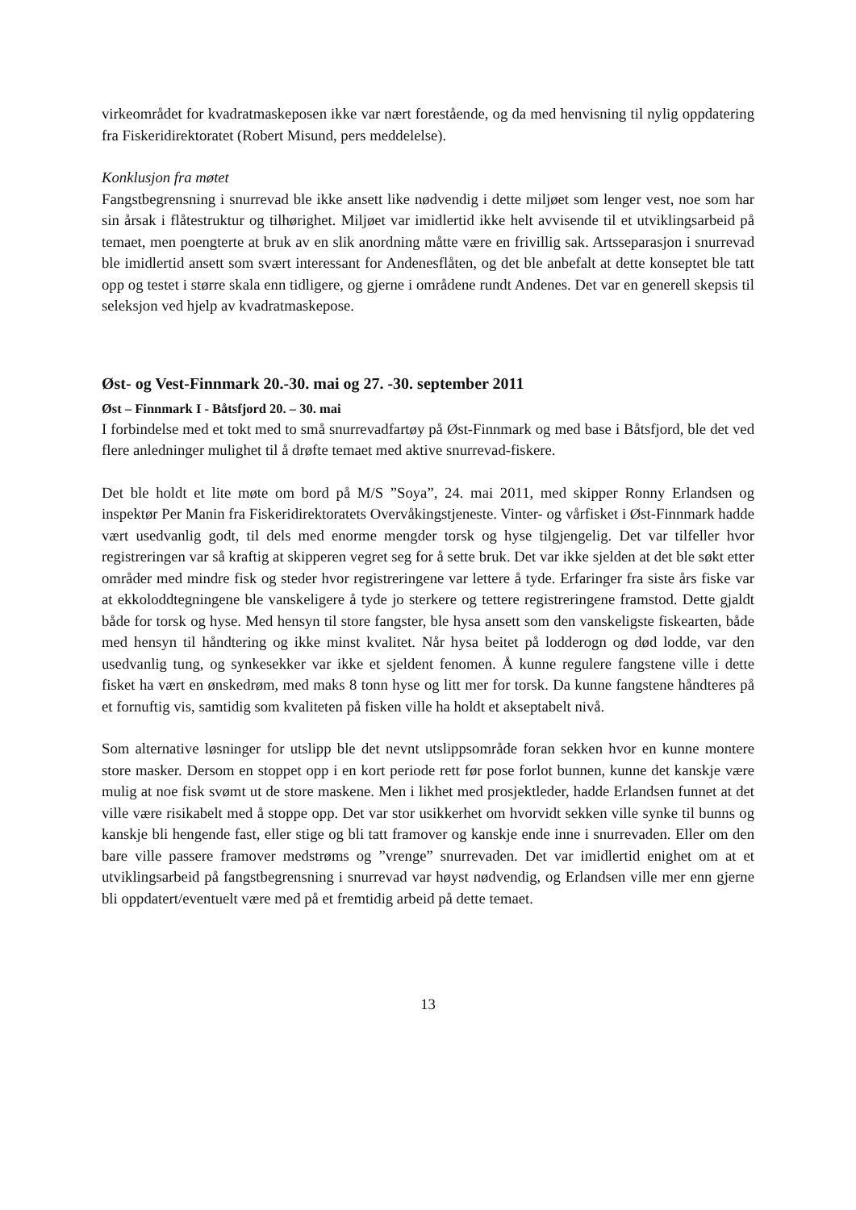virkeområdet for kvadratmaskeposen ikke var nært forestående, og da med henvisning til nylig oppdatering fra Fiskeridirektoratet (Robert Misund, pers meddelelse).
Konklusjon fra møtet
Fangstbegrensning i snurrevad ble ikke ansett like nødvendig i dette miljøet som lenger vest, noe som har sin årsak i flåtestruktur og tilhørighet. Miljøet var imidlertid ikke helt avvisende til et utviklingsarbeid på temaet, men poengterte at bruk av en slik anordning måtte være en frivillig sak. Artsseparasjon i snurrevad ble imidlertid ansett som svært interessant for Andenesflåten, og det ble anbefalt at dette konseptet ble tatt opp og testet i større skala enn tidligere, og gjerne i områdene rundt Andenes. Det var en generell skepsis til seleksjon ved hjelp av kvadratmaskepose.
Øst- og Vest-Finnmark 20.-30. mai og 27. -30. september 2011
Øst – Finnmark I - Båtsfjord 20. – 30. mai
I forbindelse med et tokt med to små snurrevadfartøy på Øst-Finnmark og med base i Båtsfjord, ble det ved flere anledninger mulighet til å drøfte temaet med aktive snurrevad-fiskere.
Det ble holdt et lite møte om bord på M/S ”Soya”, 24. mai 2011, med skipper Ronny Erlandsen og inspektør Per Manin fra Fiskeridirektoratets Overvåkingstjeneste. Vinter- og vårfisket i Øst-Finnmark hadde vært usedvanlig godt, til dels med enorme mengder torsk og hyse tilgjengelig. Det var tilfeller hvor registreringen var så kraftig at skipperen vegret seg for å sette bruk. Det var ikke sjelden at det ble søkt etter områder med mindre fisk og steder hvor registreringene var lettere å tyde. Erfaringer fra siste års fiske var at ekkoloddtegningene ble vanskeligere å tyde jo sterkere og tettere registreringene framstod. Dette gjaldt både for torsk og hyse. Med hensyn til store fangster, ble hysa ansett som den vanskeligste fiskearten, både med hensyn til håndtering og ikke minst kvalitet. Når hysa beitet på lodderogn og død lodde, var den usedvanlig tung, og synkesekker var ikke et sjeldent fenomen. Å kunne regulere fangstene ville i dette fisket ha vært en ønskedrøm, med maks 8 tonn hyse og litt mer for torsk. Da kunne fangstene håndteres på et fornuftig vis, samtidig som kvaliteten på fisken ville ha holdt et akseptabelt nivå.
Som alternative løsninger for utslipp ble det nevnt utslippsområde foran sekken hvor en kunne montere store masker. Dersom en stoppet opp i en kort periode rett før pose forlot bunnen, kunne det kanskje være mulig at noe fisk svømt ut de store maskene. Men i likhet med prosjektleder, hadde Erlandsen funnet at det ville være risikabelt med å stoppe opp. Det var stor usikkerhet om hvorvidt sekken ville synke til bunns og kanskje bli hengende fast, eller stige og bli tatt framover og kanskje ende inne i snurrevaden. Eller om den bare ville passere framover medstrøms og ”vrenge” snurrevaden. Det var imidlertid enighet om at et utviklingsarbeid på fangstbegrensning i snurrevad var høyst nødvendig, og Erlandsen ville mer enn gjerne bli oppdatert/eventuelt være med på et fremtidig arbeid på dette temaet.
13